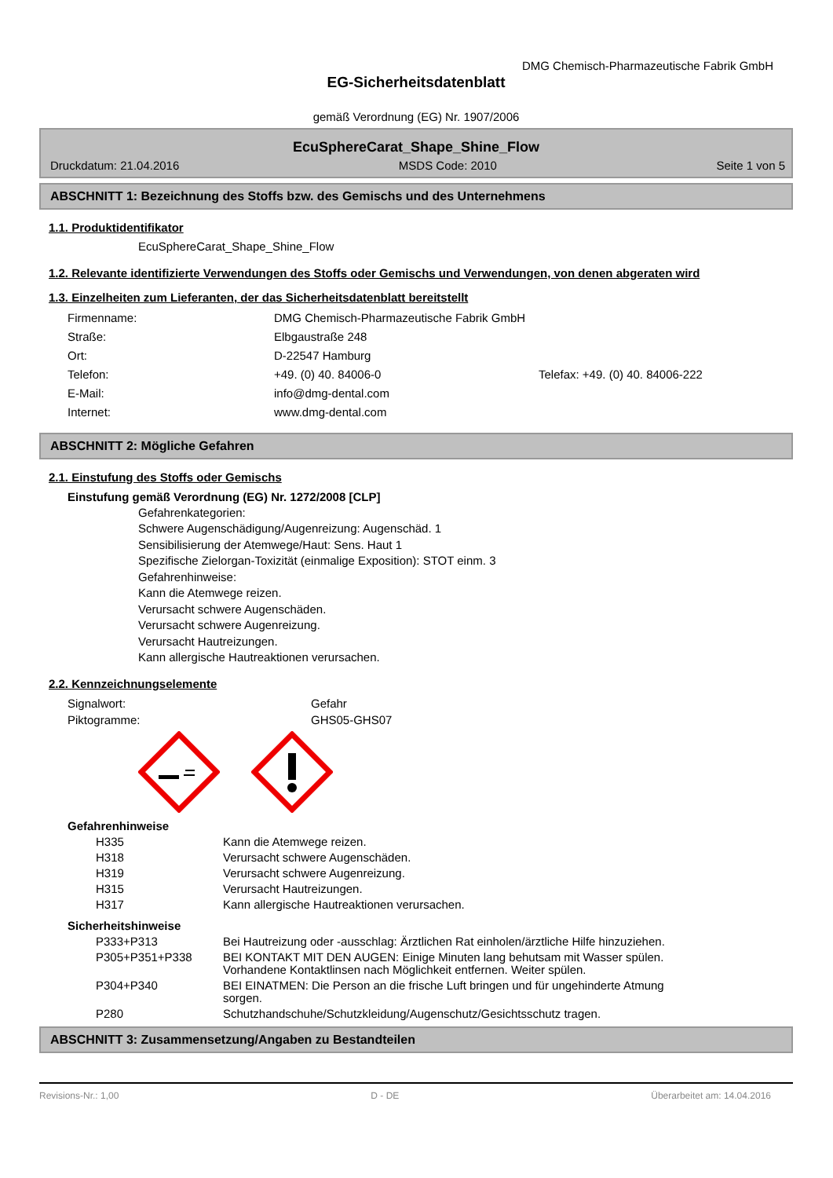DMG Chemisch-Pharmazeutische Fabrik GmbH
EG-Sicherheitsdatenblatt
gemäß Verordnung (EG) Nr. 1907/2006
EcuSphereCarat_Shape_Shine_Flow
Druckdatum: 21.04.2016 MSDS Code: 2010 Seite 1 von 5
ABSCHNITT 1: Bezeichnung des Stoffs bzw. des Gemischs und des Unternehmens
1.1. Produktidentifikator
EcuSphereCarat_Shape_Shine_Flow
1.2. Relevante identifizierte Verwendungen des Stoffs oder Gemischs und Verwendungen, von denen abgeraten wird
1.3. Einzelheiten zum Lieferanten, der das Sicherheitsdatenblatt bereitstellt
| Firmenname: | DMG Chemisch-Pharmazeutische Fabrik GmbH | |
| Straße: | Elbgaustraße 248 | |
| Ort: | D-22547 Hamburg | |
| Telefon: | +49. (0) 40. 84006-0 | Telefax: +49. (0) 40. 84006-222 |
| E-Mail: | info@dmg-dental.com | |
| Internet: | www.dmg-dental.com | |
ABSCHNITT 2: Mögliche Gefahren
2.1. Einstufung des Stoffs oder Gemischs
Einstufung gemäß Verordnung (EG) Nr. 1272/2008 [CLP]
Gefahrenkategorien:
Schwere Augenschädigung/Augenreizung: Augenschäd. 1
Sensibilisierung der Atemwege/Haut: Sens. Haut 1
Spezifische Zielorgan-Toxizität (einmalige Exposition): STOT einm. 3
Gefahrenhinweise:
Kann die Atemwege reizen.
Verursacht schwere Augenschäden.
Verursacht schwere Augenreizung.
Verursacht Hautreizungen.
Kann allergische Hautreaktionen verursachen.
2.2. Kennzeichnungselemente
| Signalwort: | Gefahr |
| Piktogramme: | GHS05-GHS07 |
Gefahrenhinweise
| H335 | Kann die Atemwege reizen. |
| H318 | Verursacht schwere Augenschäden. |
| H319 | Verursacht schwere Augenreizung. |
| H315 | Verursacht Hautreizungen. |
| H317 | Kann allergische Hautreaktionen verursachen. |
Sicherheitshinweise
| P333+P313 | Bei Hautreizung oder -ausschlag: Ärztlichen Rat einholen/ärztliche Hilfe hinzuziehen. |
| P305+P351+P338 | BEI KONTAKT MIT DEN AUGEN: Einige Minuten lang behutsam mit Wasser spülen. Vorhandene Kontaktlinsen nach Möglichkeit entfernen. Weiter spülen. |
| P304+P340 | BEI EINATMEN: Die Person an die frische Luft bringen und für ungehinderte Atmung sorgen. |
| P280 | Schutzhandschuhe/Schutzkleidung/Augenschutz/Gesichtsschutz tragen. |
ABSCHNITT 3: Zusammensetzung/Angaben zu Bestandteilen
Revisions-Nr.: 1,00 D - DE Überarbeitet am: 14.04.2016